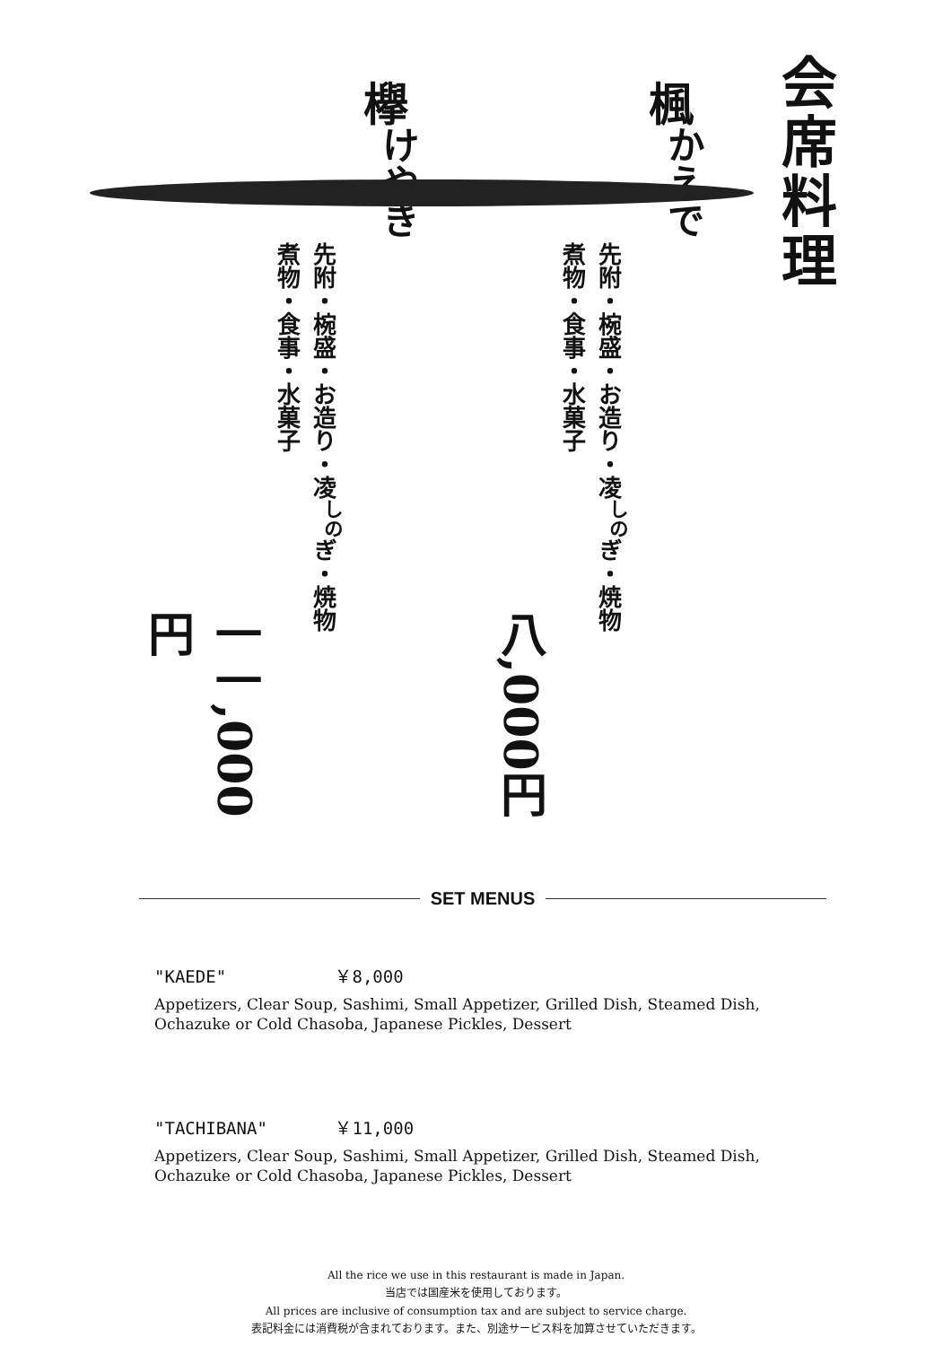会席料理
楓<sup>かえで</sup>
先附・椀盛・お造り・凌<sup>しの</sup>ぎ・焼物
煮物・食事・水菓子
八,000円
欅<sup>けやき</sup>
先附・椀盛・お造り・凌<sup>しの</sup>ぎ・焼物
煮物・食事・水菓子
一一,000円
SET MENUS
"KAEDE" ￥8,000
Appetizers, Clear Soup, Sashimi, Small Appetizer, Grilled Dish, Steamed Dish,
Ochazuke or Cold Chasoba, Japanese Pickles, Dessert
"TACHIBANA" ￥11,000
Appetizers, Clear Soup, Sashimi, Small Appetizer, Grilled Dish, Steamed Dish,
Ochazuke or Cold Chasoba, Japanese Pickles, Dessert
All the rice we use in this restaurant is made in Japan.
当店では国産米を使用しております。
All prices are inclusive of consumption tax and are subject to service charge.
表記料金には消費税が含まれております。また、別途サービス料を加算させていただきます。